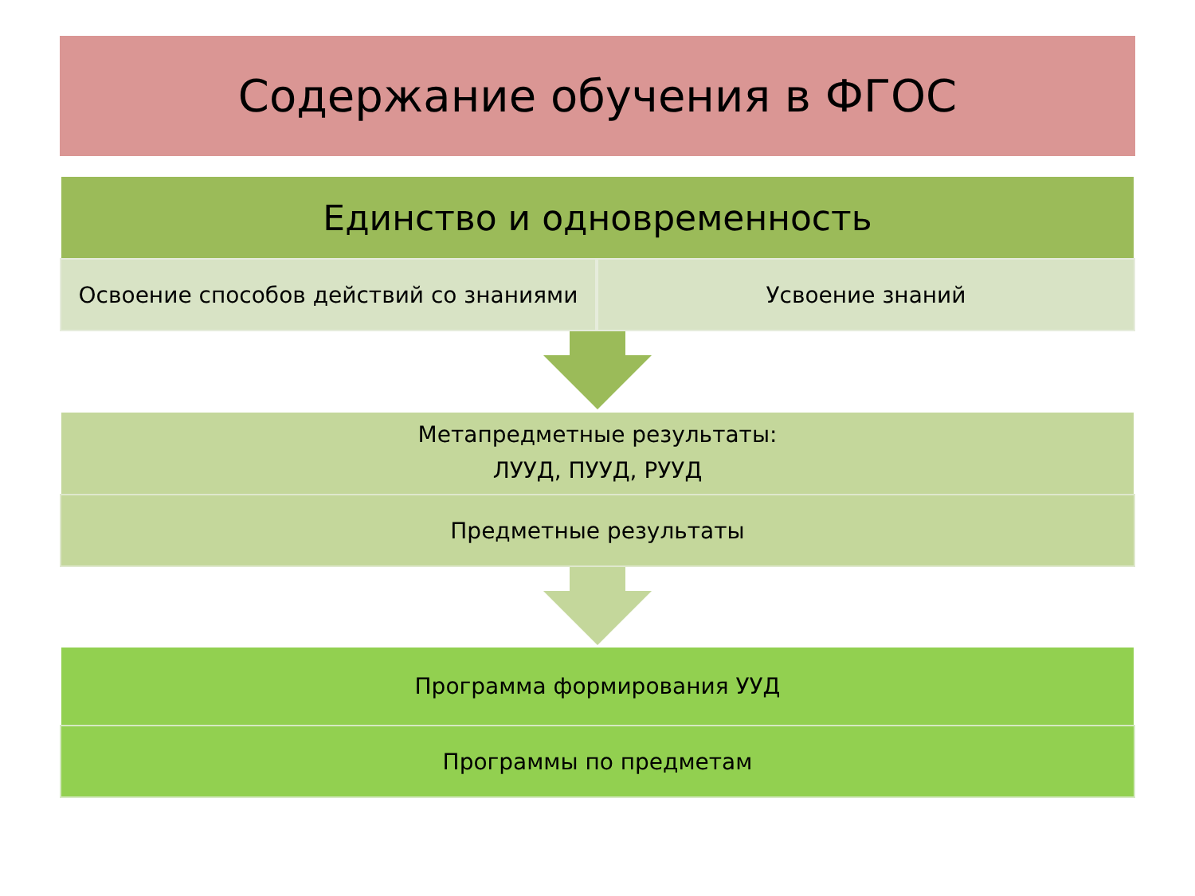Содержание обучения в ФГОС
Единство и одновременность
Освоение способов действий со знаниями Усвоение знаний
Метапредметные результаты:
ЛУУД, ПУУД, РУУД
Предметные результаты
Программа формирования УУД
Программы по предметам